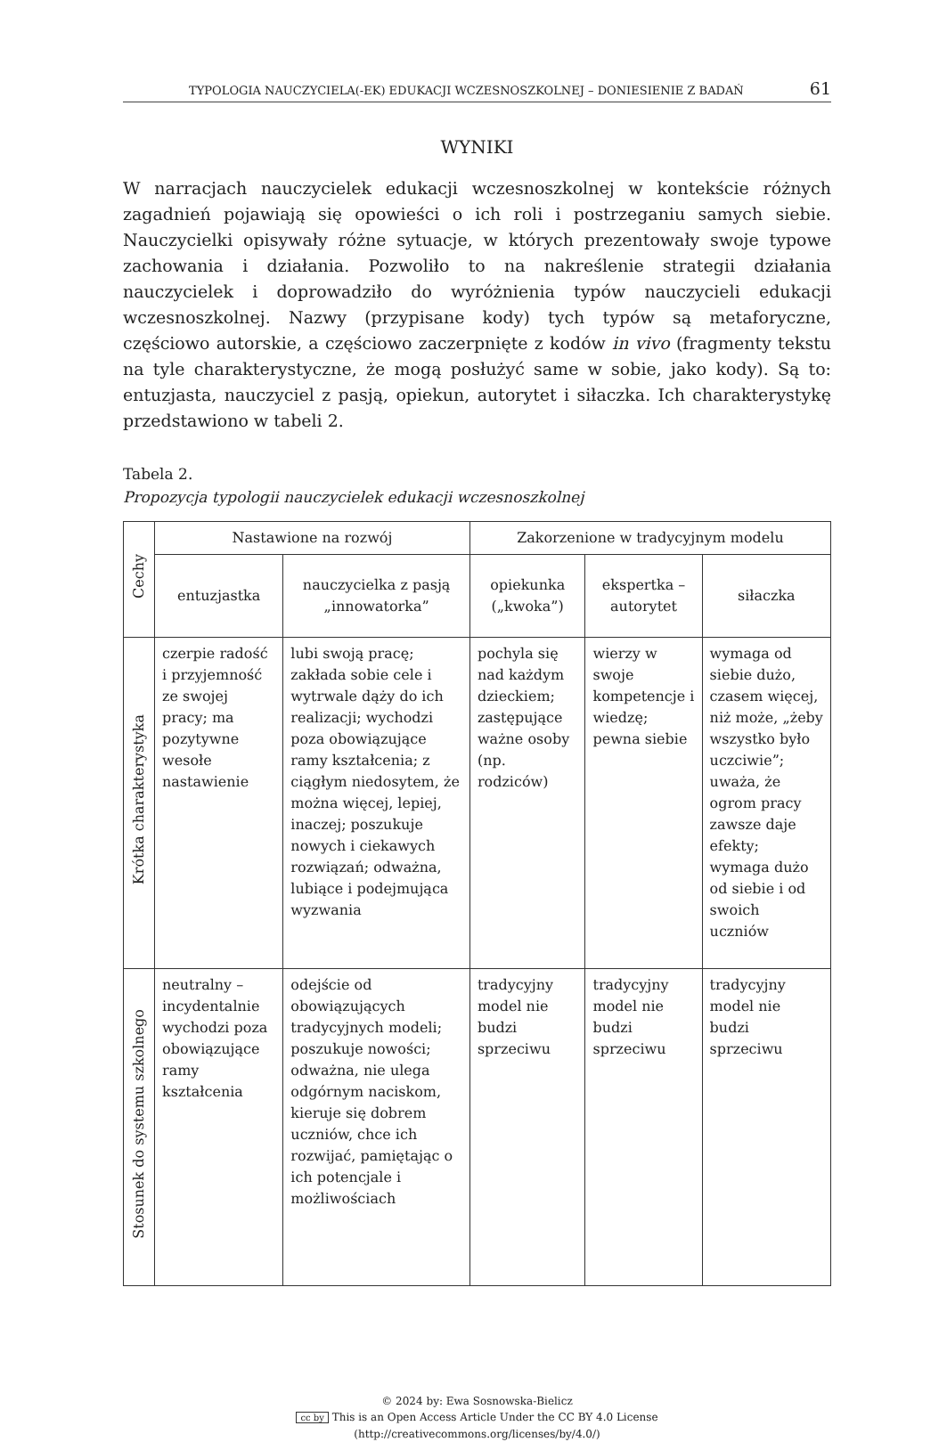TYPOLOGIA NAUCZYCIELA(-EK) EDUKACJI WCZESNOSZKOLNEJ – DONIESIENIE Z BADAŃ 61
WYNIKI
W narracjach nauczycielek edukacji wczesnoszkolnej w kontekście różnych zagadnień pojawiają się opowieści o ich roli i postrzeganiu samych siebie. Nauczycielki opisywały różne sytuacje, w których prezentowały swoje typowe zachowania i działania. Pozwoliło to na nakreślenie strategii działania nauczycielek i doprowadziło do wyróżnienia typów nauczycieli edukacji wczesnoszkolnej. Nazwy (przypisane kody) tych typów są metaforyczne, częściowo autorskie, a częściowo zaczerpnięte z kodów in vivo (fragmenty tekstu na tyle charakterystyczne, że mogą posłużyć same w sobie, jako kody). Są to: entuzjasta, nauczyciel z pasją, opiekun, autorytet i siłaczka. Ich charakterystykę przedstawiono w tabeli 2.
Tabela 2.
Propozycja typologii nauczycielek edukacji wczesnoszkolnej
| Cechy | Nastawione na rozwój | | Zakorzenione w tradycyjnym modelu | | |
| --- | --- | --- | --- | --- | --- |
| | entuzjastka | nauczycielka z pasją „innowatorka” | opiekunka („kwoka”) | ekspertka – autorytet | siłaczka |
| Krótka charakterystyka | czerpie radość i przyjemność ze swojej pracy; ma pozytywne wesołe nastawienie | lubi swoją pracę; zakłada sobie cele i wytrwale dąży do ich realizacji; wychodzi poza obowiązujące ramy kształcenia; z ciągłym niedosytem, że można więcej, lepiej, inaczej; poszukuje nowych i ciekawych rozwiązań; odważna, lubiące i podejmująca wyzwania | pochyla się nad każdym dzieckiem; zastępujące ważne osoby (np. rodziców) | wierzy w swoje kompetencje i wiedzę; pewna siebie | wymaga od siebie dużo, czasem więcej, niż może, „żeby wszystko było uczciwie”; uważa, że ogrom pracy zawsze daje efekty; wymaga dużo od siebie i od swoich uczniów |
| Stosunek do systemu szkolnego | neutralny –incydentalnie wychodzi poza obowiązujące ramy kształcenia | odejście od obowiązujących tradycyjnych modeli; poszukuje nowości; odważna, nie ulega odgórnym naciskom, kieruje się dobrem uczniów, chce ich rozwijać, pamiętając o ich potencjale i możliwościach | tradycyjny model nie budzi sprzeciwu | tradycyjny model nie budzi sprzeciwu | tradycyjny model nie budzi sprzeciwu |
© 2024 by: Ewa Sosnowska-Bielicz
cc by This is an Open Access Article Under the CC BY 4.0 License
(http://creativecommons.org/licenses/by/4.0/)